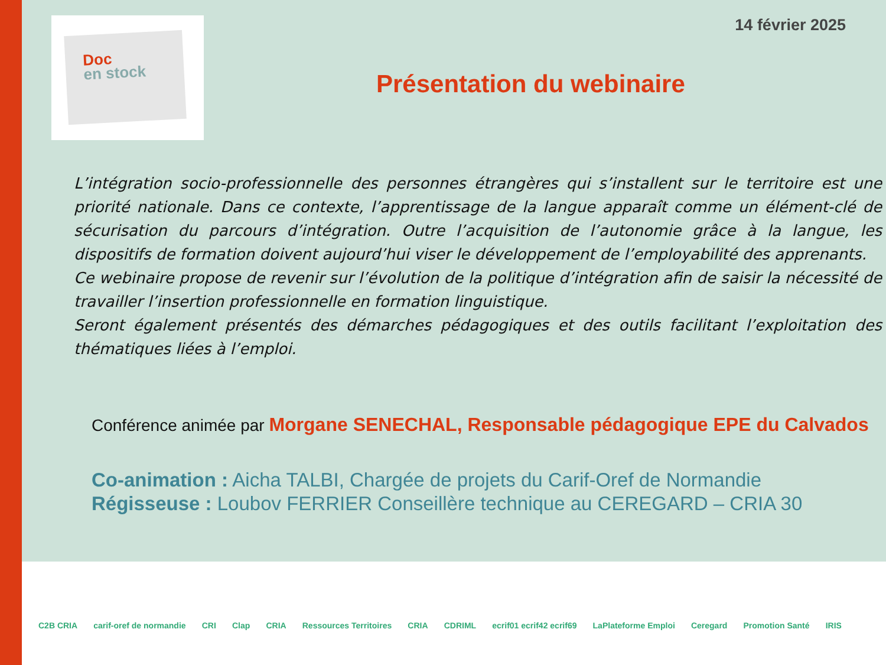Doc
en stock
14 février 2025
Présentation du webinaire
L’intégration socio-professionnelle des personnes étrangères qui s’installent sur le territoire est une priorité nationale. Dans ce contexte, l’apprentissage de la langue apparaît comme un élément-clé de sécurisation du parcours d’intégration. Outre l’acquisition de l’autonomie grâce à la langue, les dispositifs de formation doivent aujourd’hui viser le développement de l’employabilité des apprenants.
Ce webinaire propose de revenir sur l’évolution de la politique d’intégration afin de saisir la nécessité de travailler l’insertion professionnelle en formation linguistique.
Seront également présentés des démarches pédagogiques et des outils facilitant l’exploitation des thématiques liées à l’emploi.
Conférence animée par Morgane SENECHAL, Responsable pédagogique EPE du Calvados
Co-animation : Aicha TALBI, Chargée de projets du Carif-Oref de Normandie
Régisseuse : Loubov FERRIER Conseillère technique au CEREGARD – CRIA 30
C2B CRIA carif-oref de normandie CRI Clap CRIA Ressources Territoires CRIA CDRIML ecrif01 ecrif42 ecrif69 LaPlateforme Emploi Ceregard Promotion Santé IRIS